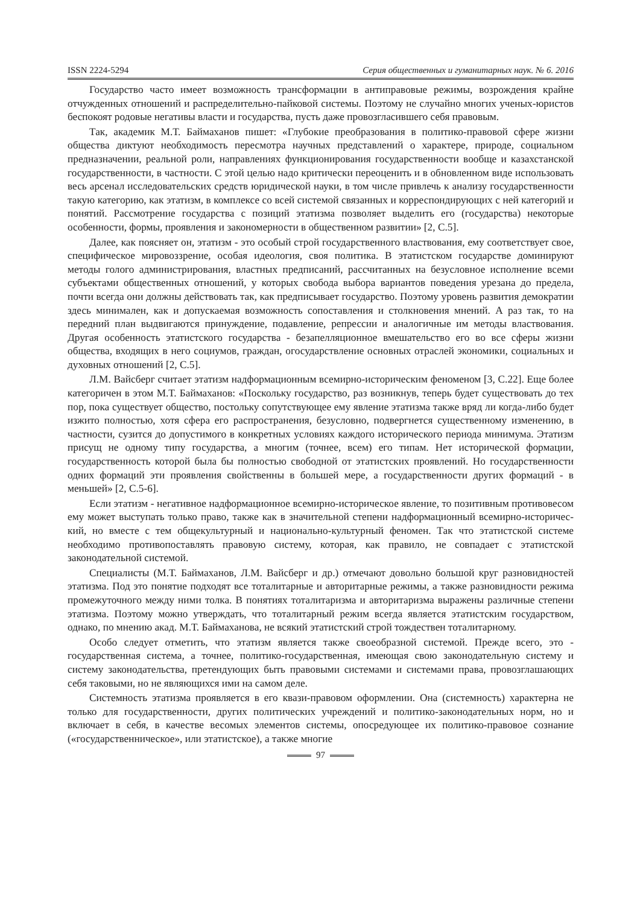ISSN 2224-5294 Серия общественных и гуманитарных наук. № 6. 2016
Государство часто имеет возможность трансформации в антиправовые режимы, возрождения крайне отчужденных отношений и распределительно-пайковой системы. Поэтому не случайно многих ученых-юристов беспокоят родовые негативы власти и государства, пусть даже провозгласившего себя правовым.
Так, академик М.Т. Баймаханов пишет: «Глубокие преобразования в политико-правовой сфере жизни общества диктуют необходимость пересмотра научных представлений о характере, природе, социальном предназначении, реальной роли, направлениях функционирования государственности вообще и казахстанской государственности, в частности. С этой целью надо критически переоценить и в обновленном виде использовать весь арсенал исследовательских средств юридической науки, в том числе привлечь к анализу государственности такую категорию, как этатизм, в комплексе со всей системой связанных и корреспондирующих с ней категорий и понятий. Рассмотрение государства с позиций этатизма позволяет выделить его (государства) некоторые особенности, формы, проявления и закономерности в общественном развитии» [2, С.5].
Далее, как поясняет он, этатизм - это особый строй государственного властвования, ему соответствует свое, специфическое мировоззрение, особая идеология, своя политика. В этатистском государстве доминируют методы голого администрирования, властных предписаний, рассчитанных на безусловное исполнение всеми субъектами общественных отношений, у которых свобода выбора вариантов поведения урезана до предела, почти всегда они должны действовать так, как предписывает государство. Поэтому уровень развития демократии здесь минимален, как и допускаемая возможность сопоставления и столкновения мнений. А раз так, то на передний план выдвигаются принуждение, подавление, репрессии и аналогичные им методы властвования. Другая особенность этатистского государства - безапелляционное вмешательство его во все сферы жизни общества, входящих в него социумов, граждан, огосударствление основных отраслей экономики, социальных и духовных отношений [2, С.5].
Л.М. Вайсберг считает этатизм надформационным всемирно-историческим феноменом [3, С.22]. Еще более категоричен в этом М.Т. Баймаханов: «Поскольку государство, раз возникнув, теперь будет существовать до тех пор, пока существует общество, постольку сопутствующее ему явление этатизма также вряд ли когда-либо будет изжито полностью, хотя сфера его распространения, безусловно, подвергнется существенному изменению, в частности, сузится до допустимого в конкретных условиях каждого исторического периода минимума. Этатизм присущ не одному типу государства, а многим (точнее, всем) его типам. Нет исторической формации, государственность которой была бы полностью свободной от этатистских проявлений. Но государственности одних формаций эти проявления свойственны в большей мере, а государственности других формаций - в меньшей» [2, С.5-6].
Если этатизм - негативное надформационное всемирно-историческое явление, то позитивным противовесом ему может выступать только право, также как в значительной степени надформационный всемирно-историчес-кий, но вместе с тем общекультурный и национально-культурный феномен. Так что этатистской системе необходимо противопоставлять правовую систему, которая, как правило, не совпадает с этатистской законодательной системой.
Специалисты (М.Т. Баймаханов, Л.М. Вайсберг и др.) отмечают довольно большой круг разновидностей этатизма. Под это понятие подходят все тоталитарные и авторитарные режимы, а также разновидности режима промежуточного между ними толка. В понятиях тоталитаризма и авторитаризма выражены различные степени этатизма. Поэтому можно утверждать, что тоталитарный режим всегда является этатистским государством, однако, по мнению акад. М.Т. Баймаханова, не всякий этатистский строй тождествен тоталитарному.
Особо следует отметить, что этатизм является также своеобразной системой. Прежде всего, это - государственная система, а точнее, политико-государственная, имеющая свою законодательную систему и систему законодательства, претендующих быть правовыми системами и системами права, провозглашающих себя таковыми, но не являющихся ими на самом деле.
Системность этатизма проявляется в его квази-правовом оформлении. Она (системность) характерна не только для государственности, других политических учреждений и политико-законодательных норм, но и включает в себя, в качестве весомых элементов системы, опосредующее их политико-правовое сознание («государственническое», или этатистское), а также многие
97